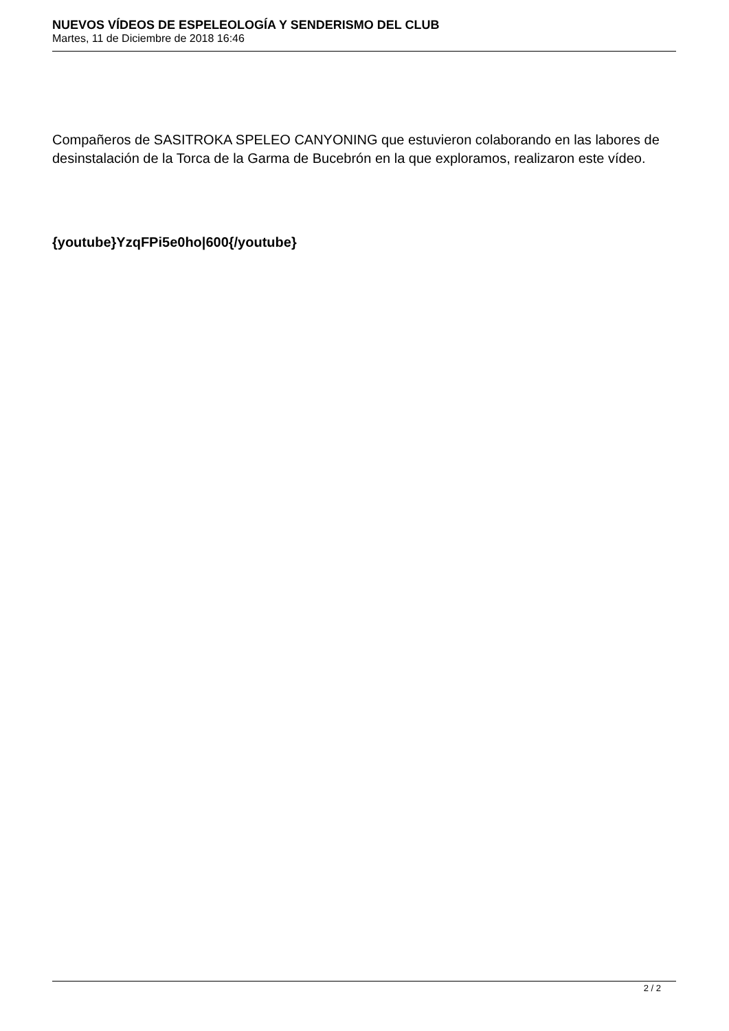NUEVOS VÍDEOS DE ESPELEOLOGÍA Y SENDERISMO DEL CLUB
Martes, 11 de Diciembre de 2018 16:46
Compañeros de SASITROKA SPELEO CANYONING que estuvieron colaborando en las labores de desinstalación de la Torca de la Garma de Bucebrón en la que exploramos, realizaron este vídeo.
{youtube}YzqFPi5e0ho|600{/youtube}
2 / 2